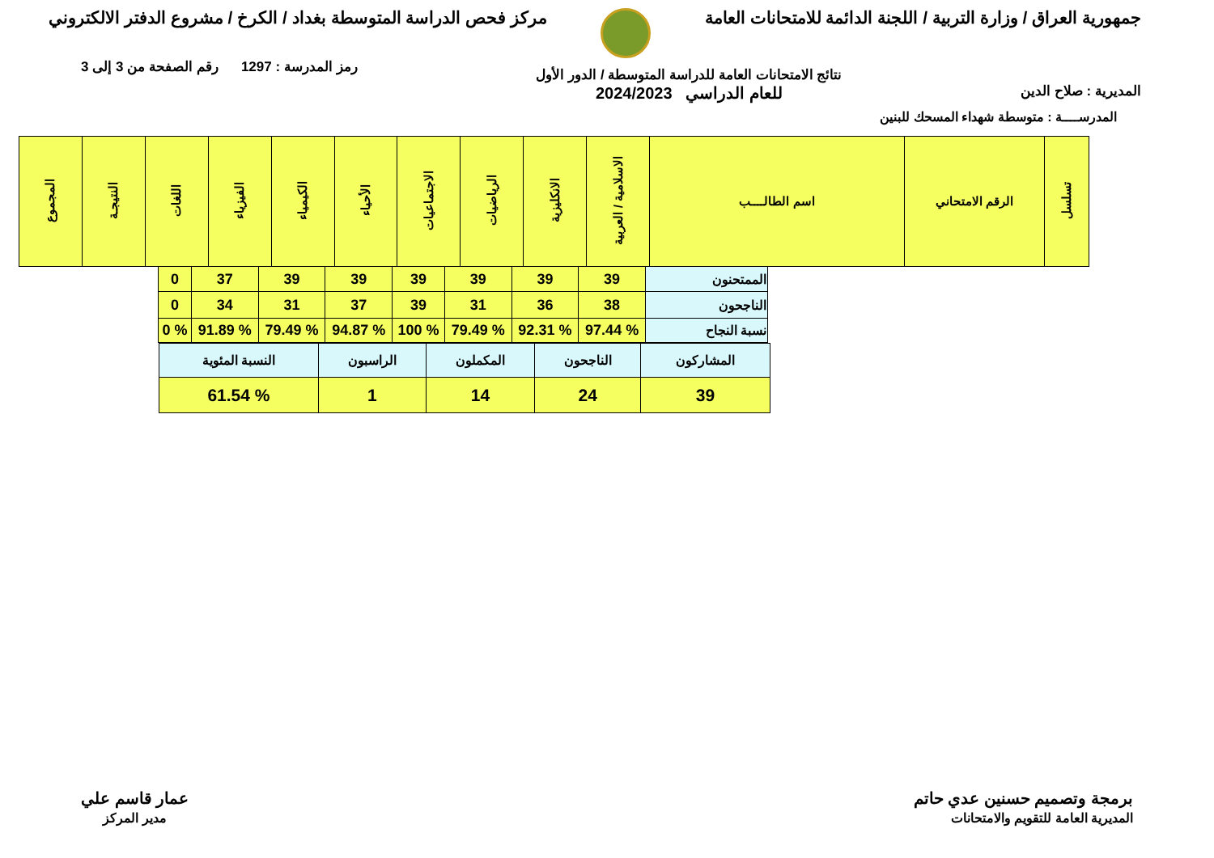جمهورية العراق / وزارة التربية / اللجنة الدائمة للامتحانات العامة
مركز فحص الدراسة المتوسطة بغداد / الكرخ / مشروع الدفتر الالكتروني
المديرية : صلاح الدين
نتائج الامتحانات العامة للدراسة المتوسطة / الدور الأول
للعام الدراسي 2024/2023
رمز المدرسة : 1297 رقم الصفحة من 3 إلى 3
المدرســــة : متوسطة شهداء المسحك للبنين
| تسلسل | الرقم الامتحاني | اسم الطالــــب | الاسلامية / العربية | الانكليزية | الرياضيات | الاجتماعيات | الأحياء | الكيمياء | الفيزياء | اللغات | النتيجـة | المجموع |
| --- | --- | --- | --- | --- | --- | --- | --- | --- | --- | --- | --- | --- |
| الممتحنون | 39 | 39 | 39 | 39 | 39 | 39 | 37 | 0 |
| الناجحون | 38 | 36 | 31 | 39 | 37 | 31 | 34 | 0 |
| نسبة النجاح | % 97.44 | % 92.31 | % 79.49 | % 100 | % 94.87 | % 79.49 | % 91.89 | % 0 |
| المشاركون | الناجحون | المكملون | الراسبون | النسبة المئوية |
| 39 | 24 | 14 | 1 | % 61.54 |
برمجة وتصميم حسنين عدي حاتم
المديرية العامة للتقويم والامتحانات
عمار قاسم علي
مدير المركز